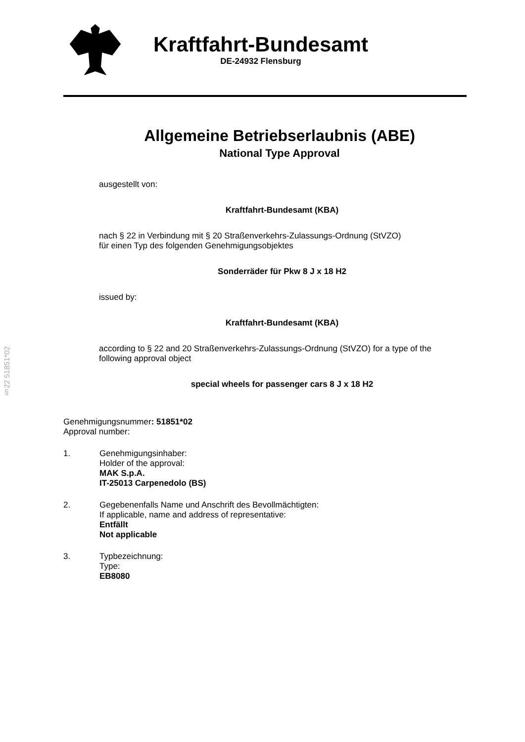Kraftfahrt-Bundesamt
DE-24932 Flensburg
Allgemeine Betriebserlaubnis (ABE)
National Type Approval
ausgestellt von:
Kraftfahrt-Bundesamt (KBA)
nach § 22 in Verbindung mit § 20 Straßenverkehrs-Zulassungs-Ordnung (StVZO)
für einen Typ des folgenden Genehmigungsobjektes
Sonderräder für Pkw 8 J x 18 H2
issued by:
Kraftfahrt-Bundesamt (KBA)
according to § 22 and 20 Straßenverkehrs-Zulassungs-Ordnung (StVZO) for a type of the following approval object
special wheels for passenger cars 8 J x 18 H2
§22 51851*02
Genehmigungsnummer: 51851*02
Approval number:
1. Genehmigungsinhaber:
Holder of the approval:
MAK S.p.A.
IT-25013 Carpenedolo (BS)
2. Gegebenenfalls Name und Anschrift des Bevollmächtigten:
If applicable, name and address of representative:
Entfällt
Not applicable
3. Typbezeichnung:
Type:
EB8080